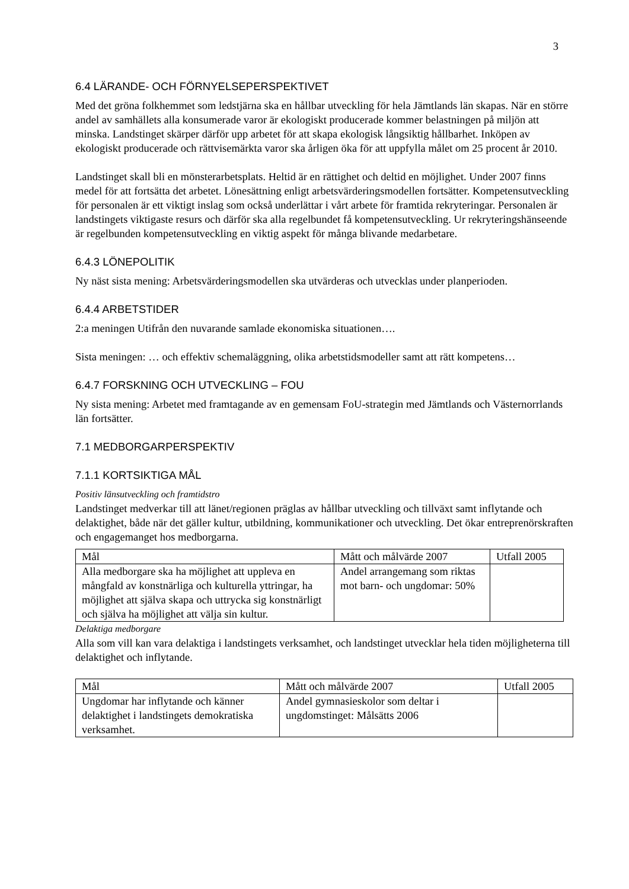3
6.4 LÄRANDE- OCH FÖRNYELSEPERSPEKTIVET
Med det gröna folkhemmet som ledstjärna ska en hållbar utveckling för hela Jämtlands län skapas. När en större andel av samhällets alla konsumerade varor är ekologiskt producerade kommer belastningen på miljön att minska. Landstinget skärper därför upp arbetet för att skapa ekologisk långsiktig hållbarhet. Inköpen av ekologiskt producerade och rättvisemärkta varor ska årligen öka för att uppfylla målet om 25 procent år 2010.
Landstinget skall bli en mönsterarbetsplats. Heltid är en rättighet och deltid en möjlighet. Under 2007 finns medel för att fortsätta det arbetet. Lönesättning enligt arbetsvärderingsmodellen fortsätter. Kompetensutveckling för personalen är ett viktigt inslag som också underlättar i vårt arbete för framtida rekryteringar. Personalen är landstingets viktigaste resurs och därför ska alla regelbundet få kompetensutveckling. Ur rekryteringshänseende är regelbunden kompetensutveckling en viktig aspekt för många blivande medarbetare.
6.4.3 LÖNEPOLITIK
Ny näst sista mening: Arbetsvärderingsmodellen ska utvärderas och utvecklas under planperioden.
6.4.4 ARBETSTIDER
2:a meningen Utifrån den nuvarande samlade ekonomiska situationen….
Sista meningen: … och effektiv schemaläggning, olika arbetstidsmodeller samt att rätt kompetens…
6.4.7 FORSKNING OCH UTVECKLING – FOU
Ny sista mening: Arbetet med framtagande av en gemensam FoU-strategin med Jämtlands och Västernorrlands län fortsätter.
7.1 MEDBORGARPERSPEKTIV
7.1.1 KORTSIKTIGA MÅL
Positiv länsutveckling och framtidstro
Landstinget medverkar till att länet/regionen präglas av hållbar utveckling och tillväxt samt inflytande och delaktighet, både när det gäller kultur, utbildning, kommunikationer och utveckling. Det ökar entreprenörskraften och engagemanget hos medborgarna.
| Mål | Mått och målvärde 2007 | Utfall 2005 |
| Alla medborgare ska ha möjlighet att uppleva en mångfald av konstnärliga och kulturella yttringar, ha möjlighet att själva skapa och uttrycka sig konstnärligt och själva ha möjlighet att välja sin kultur. | Andel arrangemang som riktas mot barn- och ungdomar: 50% | |
Delaktiga medborgare
Alla som vill kan vara delaktiga i landstingets verksamhet, och landstinget utvecklar hela tiden möjligheterna till delaktighet och inflytande.
| Mål | Mått och målvärde 2007 | Utfall 2005 |
| Ungdomar har inflytande och känner delaktighet i landstingets demokratiska verksamhet. | Andel gymnasieskolor som deltar i ungdomstinget: Målsätts 2006 | |